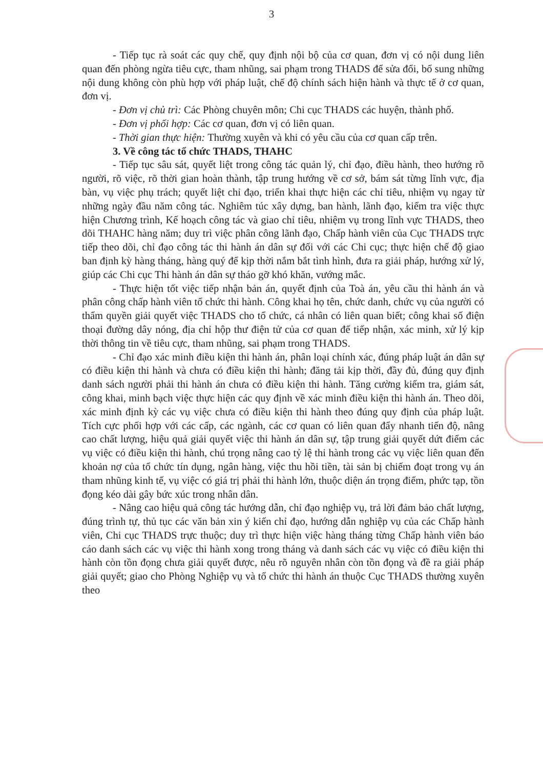3
- Tiếp tục rà soát các quy chế, quy định nội bộ của cơ quan, đơn vị có nội dung liên quan đến phòng ngừa tiêu cực, tham nhũng, sai phạm trong THADS để sửa đổi, bổ sung những nội dung không còn phù hợp với pháp luật, chế độ chính sách hiện hành và thực tế ở cơ quan, đơn vị.
- Đơn vị chủ trì: Các Phòng chuyên môn; Chi cục THADS các huyện, thành phố.
- Đơn vị phối hợp: Các cơ quan, đơn vị có liên quan.
- Thời gian thực hiện: Thường xuyên và khi có yêu cầu của cơ quan cấp trên.
3. Về công tác tổ chức THADS, THAHC
- Tiếp tục sâu sát, quyết liệt trong công tác quản lý, chỉ đạo, điều hành, theo hướng rõ người, rõ việc, rõ thời gian hoàn thành, tập trung hướng về cơ sở, bám sát từng lĩnh vực, địa bàn, vụ việc phụ trách; quyết liệt chỉ đạo, triển khai thực hiện các chỉ tiêu, nhiệm vụ ngay từ những ngày đầu năm công tác. Nghiêm túc xây dựng, ban hành, lãnh đạo, kiểm tra việc thực hiện Chương trình, Kế hoạch công tác và giao chỉ tiêu, nhiệm vụ trong lĩnh vực THADS, theo dõi THAHC hàng năm; duy trì việc phân công lãnh đạo, Chấp hành viên của Cục THADS trực tiếp theo dõi, chỉ đạo công tác thi hành án dân sự đối với các Chi cục; thực hiện chế độ giao ban định kỳ hàng tháng, hàng quý để kịp thời nắm bắt tình hình, đưa ra giải pháp, hướng xử lý, giúp các Chi cục Thi hành án dân sự tháo gỡ khó khăn, vướng mắc.
- Thực hiện tốt việc tiếp nhận bản án, quyết định của Toà án, yêu cầu thi hành án và phân công chấp hành viên tổ chức thi hành. Công khai họ tên, chức danh, chức vụ của người có thẩm quyền giải quyết việc THADS cho tổ chức, cá nhân có liên quan biết; công khai số điện thoại đường dây nóng, địa chỉ hộp thư điện tử của cơ quan để tiếp nhận, xác minh, xử lý kịp thời thông tin về tiêu cực, tham nhũng, sai phạm trong THADS.
- Chỉ đạo xác minh điều kiện thi hành án, phân loại chính xác, đúng pháp luật án dân sự có điều kiện thi hành và chưa có điều kiện thi hành; đăng tải kịp thời, đầy đủ, đúng quy định danh sách người phải thi hành án chưa có điều kiện thi hành. Tăng cường kiểm tra, giám sát, công khai, minh bạch việc thực hiện các quy định về xác minh điều kiện thi hành án. Theo dõi, xác minh định kỳ các vụ việc chưa có điều kiện thi hành theo đúng quy định của pháp luật. Tích cực phối hợp với các cấp, các ngành, các cơ quan có liên quan đẩy nhanh tiến độ, nâng cao chất lượng, hiệu quả giải quyết việc thi hành án dân sự, tập trung giải quyết dứt điểm các vụ việc có điều kiện thi hành, chú trọng nâng cao tỷ lệ thi hành trong các vụ việc liên quan đến khoản nợ của tổ chức tín dụng, ngân hàng, việc thu hồi tiền, tài sản bị chiếm đoạt trong vụ án tham nhũng kinh tế, vụ việc có giá trị phải thi hành lớn, thuộc diện án trọng điểm, phức tạp, tồn đọng kéo dài gây bức xúc trong nhân dân.
- Nâng cao hiệu quả công tác hướng dẫn, chỉ đạo nghiệp vụ, trả lời đảm bảo chất lượng, đúng trình tự, thủ tục các văn bản xin ý kiến chỉ đạo, hướng dẫn nghiệp vụ của các Chấp hành viên, Chi cục THADS trực thuộc; duy trì thực hiện việc hàng tháng từng Chấp hành viên báo cáo danh sách các vụ việc thi hành xong trong tháng và danh sách các vụ việc có điều kiện thi hành còn tồn đọng chưa giải quyết được, nêu rõ nguyên nhân còn tồn đọng và đề ra giải pháp giải quyết; giao cho Phòng Nghiệp vụ và tổ chức thi hành án thuộc Cục THADS thường xuyên theo